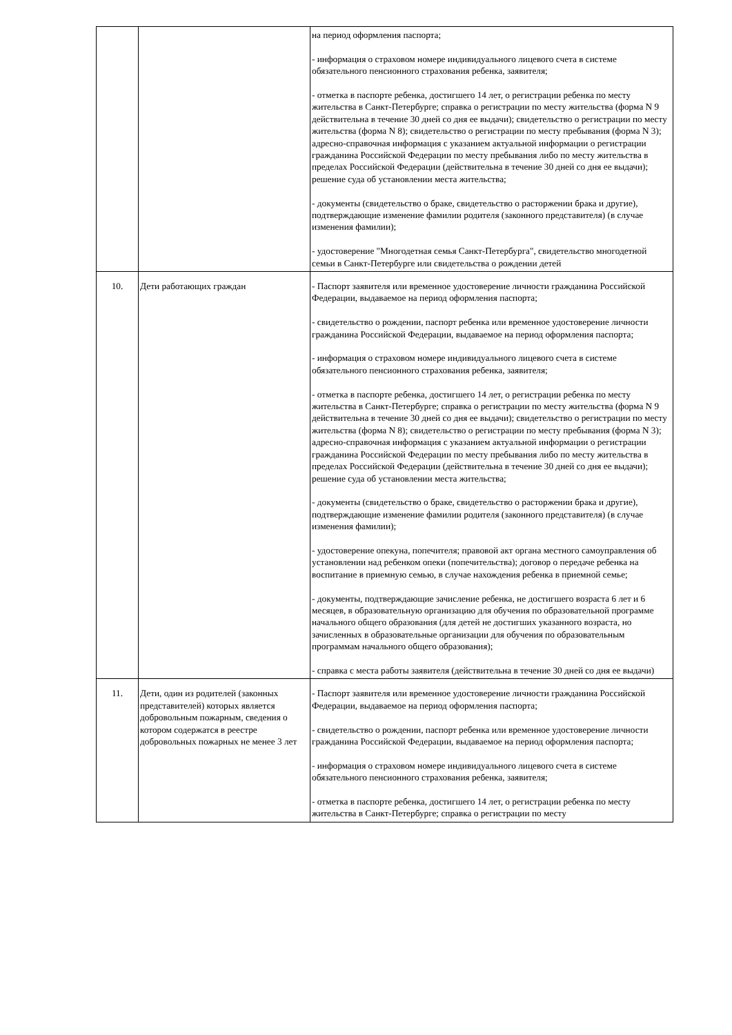| | | на период оформления паспорта; - информация о страховом номере индивидуального лицевого счета в системе обязательного пенсионного страхования ребенка, заявителя; - отметка в паспорте ребенка, достигшего 14 лет, о регистрации ребенка по месту жительства в Санкт-Петербурге; справка о регистрации по месту жительства (форма N 9 действительна в течение 30 дней со дня ее выдачи); свидетельство о регистрации по месту жительства (форма N 8); свидетельство о регистрации по месту пребывания (форма N 3); адресно-справочная информация с указанием актуальной информации о регистрации гражданина Российской Федерации по месту пребывания либо по месту жительства в пределах Российской Федерации (действительна в течение 30 дней со дня ее выдачи); решение суда об установлении места жительства; - документы (свидетельство о браке, свидетельство о расторжении брака и другие), подтверждающие изменение фамилии родителя (законного представителя) (в случае изменения фамилии); - удостоверение "Многодетная семья Санкт-Петербурга", свидетельство многодетной семьи в Санкт-Петербурге или свидетельства о рождении детей |
| 10. | Дети работающих граждан | - Паспорт заявителя или временное удостоверение личности гражданина Российской Федерации, выдаваемое на период оформления паспорта; - свидетельство о рождении, паспорт ребенка или временное удостоверение личности гражданина Российской Федерации, выдаваемое на период оформления паспорта; - информация о страховом номере индивидуального лицевого счета в системе обязательного пенсионного страхования ребенка, заявителя; - отметка в паспорте ребенка, достигшего 14 лет, о регистрации ребенка по месту жительства в Санкт-Петербурге; справка о регистрации по месту жительства (форма N 9 действительна в течение 30 дней со дня ее выдачи); свидетельство о регистрации по месту жительства (форма N 8); свидетельство о регистрации по месту пребывания (форма N 3); адресно-справочная информация с указанием актуальной информации о регистрации гражданина Российской Федерации по месту пребывания либо по месту жительства в пределах Российской Федерации (действительна в течение 30 дней со дня ее выдачи); решение суда об установлении места жительства; - документы (свидетельство о браке, свидетельство о расторжении брака и другие), подтверждающие изменение фамилии родителя (законного представителя) (в случае изменения фамилии); - удостоверение опекуна, попечителя; правовой акт органа местного самоуправления об установлении над ребенком опеки (попечительства); договор о передаче ребенка на воспитание в приемную семью, в случае нахождения ребенка в приемной семье; - документы, подтверждающие зачисление ребенка, не достигшего возраста 6 лет и 6 месяцев, в образовательную организацию для обучения по образовательной программе начального общего образования (для детей не достигших указанного возраста, но зачисленных в образовательные организации для обучения по образовательным программам начального общего образования); - справка с места работы заявителя (действительна в течение 30 дней со дня ее выдачи) |
| 11. | Дети, один из родителей (законных представителей) которых является добровольным пожарным, сведения о котором содержатся в реестре добровольных пожарных не менее 3 лет | - Паспорт заявителя или временное удостоверение личности гражданина Российской Федерации, выдаваемое на период оформления паспорта; - свидетельство о рождении, паспорт ребенка или временное удостоверение личности гражданина Российской Федерации, выдаваемое на период оформления паспорта; - информация о страховом номере индивидуального лицевого счета в системе обязательного пенсионного страхования ребенка, заявителя; - отметка в паспорте ребенка, достигшего 14 лет, о регистрации ребенка по месту жительства в Санкт-Петербурге; справка о регистрации по месту |